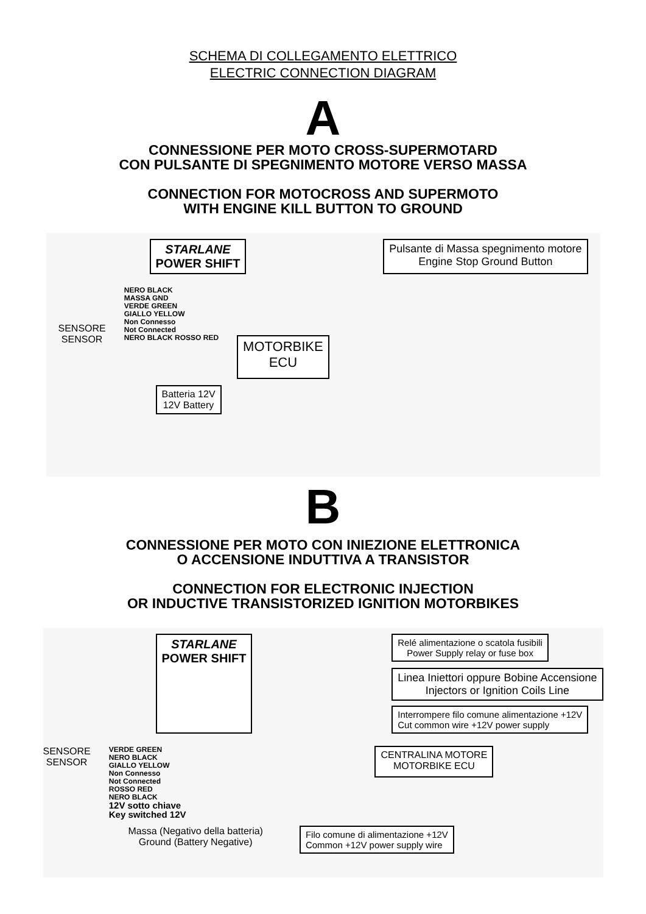SCHEMA DI COLLEGAMENTO ELETTRICO
ELECTRIC CONNECTION DIAGRAM
A
CONNESSIONE PER MOTO CROSS-SUPERMOTARD
CON PULSANTE DI SPEGNIMENTO MOTORE VERSO MASSA
CONNECTION FOR MOTOCROSS AND SUPERMOTO
WITH ENGINE KILL BUTTON TO GROUND
STARLANE
POWER SHIFT
Pulsante di Massa spegnimento motore
Engine Stop Ground Button
SENSORE
SENSOR
NERO BLACK
MASSA GND
VERDE GREEN
GIALLO YELLOW
Non Connesso
Not Connected
NERO BLACK ROSSO RED
MOTORBIKE
ECU
Batteria 12V
12V Battery
B
CONNESSIONE PER MOTO CON INIEZIONE ELETTRONICA
O ACCENSIONE INDUTTIVA A TRANSISTOR
CONNECTION FOR ELECTRONIC INJECTION
OR INDUCTIVE TRANSISTORIZED IGNITION MOTORBIKES
STARLANE
POWER SHIFT
Relé alimentazione o scatola fusibili
Power Supply relay or fuse box
Linea Iniettori oppure Bobine Accensione
Injectors or Ignition Coils Line
Interrompere filo comune alimentazione +12V
Cut common wire +12V power supply
SENSORE
SENSOR
VERDE GREEN
NERO BLACK
GIALLO YELLOW
Non Connesso
Not Connected
ROSSO RED
NERO BLACK
12V sotto chiave
Key switched 12V
CENTRALINA MOTORE
MOTORBIKE ECU
Massa (Negativo della batteria)
Ground (Battery Negative)
Filo comune di alimentazione +12V
Common +12V power supply wire